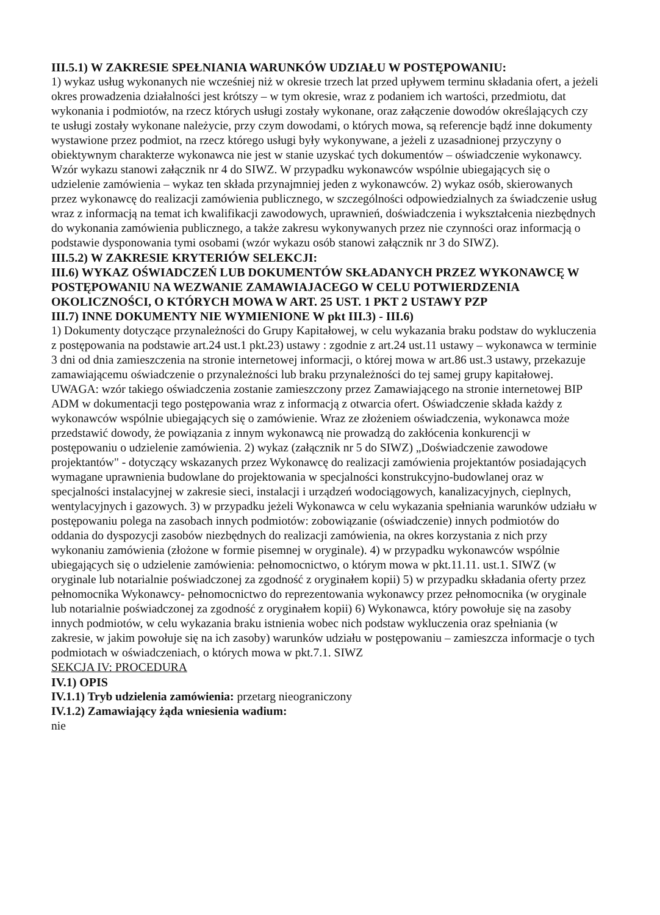III.5.1) W ZAKRESIE SPEŁNIANIA WARUNKÓW UDZIAŁU W POSTĘPOWANIU:
1) wykaz usług wykonanych nie wcześniej niż w okresie trzech lat przed upływem terminu składania ofert, a jeżeli okres prowadzenia działalności jest krótszy – w tym okresie, wraz z podaniem ich wartości, przedmiotu, dat wykonania i podmiotów, na rzecz których usługi zostały wykonane, oraz załączenie dowodów określających czy te usługi zostały wykonane należycie, przy czym dowodami, o których mowa, są referencje bądź inne dokumenty wystawione przez podmiot, na rzecz którego usługi były wykonywane, a jeżeli z uzasadnionej przyczyny o obiektywnym charakterze wykonawca nie jest w stanie uzyskać tych dokumentów – oświadczenie wykonawcy. Wzór wykazu stanowi załącznik nr 4 do SIWZ. W przypadku wykonawców wspólnie ubiegających się o udzielenie zamówienia – wykaz ten składa przynajmniej jeden z wykonawców. 2) wykaz osób, skierowanych przez wykonawcę do realizacji zamówienia publicznego, w szczególności odpowiedzialnych za świadczenie usług wraz z informacją na temat ich kwalifikacji zawodowych, uprawnień, doświadczenia i wykształcenia niezbędnych do wykonania zamówienia publicznego, a także zakresu wykonywanych przez nie czynności oraz informacją o podstawie dysponowania tymi osobami (wzór wykazu osób stanowi załącznik nr 3 do SIWZ).
III.5.2) W ZAKRESIE KRYTERIÓW SELEKCJI:
III.6) WYKAZ OŚWIADCZEŃ LUB DOKUMENTÓW SKŁADANYCH PRZEZ WYKONAWCĘ W POSTĘPOWANIU NA WEZWANIE ZAMAWIAJACEGO W CELU POTWIERDZENIA OKOLICZNOŚCI, O KTÓRYCH MOWA W ART. 25 UST. 1 PKT 2 USTAWY PZP
III.7) INNE DOKUMENTY NIE WYMIENIONE W pkt III.3) - III.6)
1) Dokumenty dotyczące przynależności do Grupy Kapitałowej, w celu wykazania braku podstaw do wykluczenia z postępowania na podstawie art.24 ust.1 pkt.23) ustawy : zgodnie z art.24 ust.11 ustawy – wykonawca w terminie 3 dni od dnia zamieszczenia na stronie internetowej informacji, o której mowa w art.86 ust.3 ustawy, przekazuje zamawiającemu oświadczenie o przynależności lub braku przynależności do tej samej grupy kapitałowej. UWAGA: wzór takiego oświadczenia zostanie zamieszczony przez Zamawiającego na stronie internetowej BIP ADM w dokumentacji tego postępowania wraz z informacją z otwarcia ofert. Oświadczenie składa każdy z wykonawców wspólnie ubiegających się o zamówienie. Wraz ze złożeniem oświadczenia, wykonawca może przedstawić dowody, że powiązania z innym wykonawcą nie prowadzą do zakłócenia konkurencji w postępowaniu o udzielenie zamówienia. 2) wykaz (załącznik nr 5 do SIWZ) „Doświadczenie zawodowe projektantów" - dotyczący wskazanych przez Wykonawcę do realizacji zamówienia projektantów posiadających wymagane uprawnienia budowlane do projektowania w specjalności konstrukcyjno-budowlanej oraz w specjalności instalacyjnej w zakresie sieci, instalacji i urządzeń wodociągowych, kanalizacyjnych, cieplnych, wentylacyjnych i gazowych. 3) w przypadku jeżeli Wykonawca w celu wykazania spełniania warunków udziału w postępowaniu polega na zasobach innych podmiotów: zobowiązanie (oświadczenie) innych podmiotów do oddania do dyspozycji zasobów niezbędnych do realizacji zamówienia, na okres korzystania z nich przy wykonaniu zamówienia (złożone w formie pisemnej w oryginale). 4) w przypadku wykonawców wspólnie ubiegających się o udzielenie zamówienia: pełnomocnictwo, o którym mowa w pkt.11.11. ust.1. SIWZ (w oryginale lub notarialnie poświadczonej za zgodność z oryginałem kopii) 5) w przypadku składania oferty przez pełnomocnika Wykonawcy- pełnomocnictwo do reprezentowania wykonawcy przez pełnomocnika (w oryginale lub notarialnie poświadczonej za zgodność z oryginałem kopii) 6) Wykonawca, który powołuje się na zasoby innych podmiotów, w celu wykazania braku istnienia wobec nich podstaw wykluczenia oraz spełniania (w zakresie, w jakim powołuje się na ich zasoby) warunków udziału w postępowaniu – zamieszcza informacje o tych podmiotach w oświadczeniach, o których mowa w pkt.7.1. SIWZ
SEKCJA IV: PROCEDURA
IV.1) OPIS
IV.1.1) Tryb udzielenia zamówienia: przetarg nieograniczony
IV.1.2) Zamawiający żąda wniesienia wadium:
nie